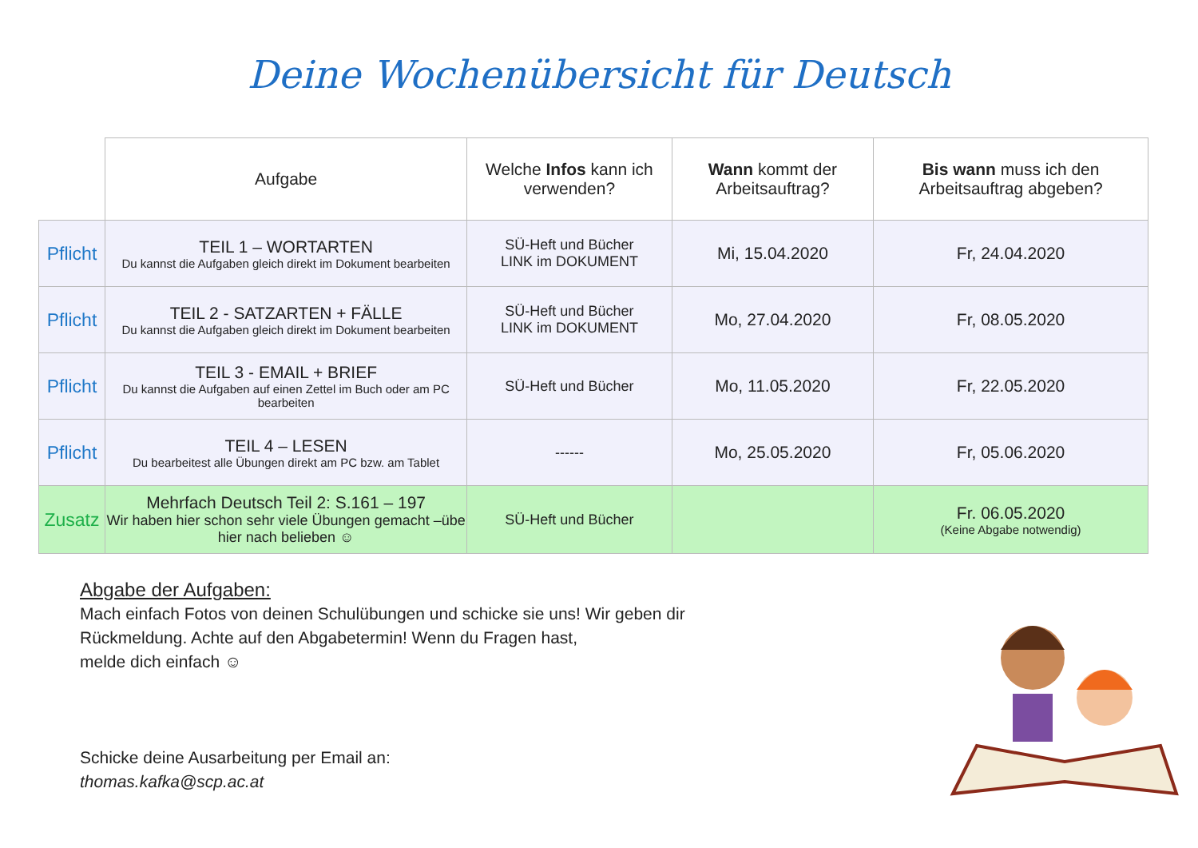Deine Wochenübersicht für Deutsch
| | Aufgabe | Welche Infos kann ich verwenden? | Wann kommt der Arbeitsauftrag? | Bis wann muss ich den Arbeitsauftrag abgeben? |
| --- | --- | --- | --- | --- |
| Pflicht | TEIL 1 – WORTARTEN Du kannst die Aufgaben gleich direkt im Dokument bearbeiten | SÜ-Heft und Bücher LINK im DOKUMENT | Mi, 15.04.2020 | Fr, 24.04.2020 |
| Pflicht | TEIL 2 - SATZARTEN + FÄLLE Du kannst die Aufgaben gleich direkt im Dokument bearbeiten | SÜ-Heft und Bücher LINK im DOKUMENT | Mo, 27.04.2020 | Fr, 08.05.2020 |
| Pflicht | TEIL 3 - EMAIL + BRIEF Du kannst die Aufgaben auf einen Zettel im Buch oder am PC bearbeiten | SÜ-Heft und Bücher | Mo, 11.05.2020 | Fr, 22.05.2020 |
| Pflicht | TEIL 4 – LESEN Du bearbeitest alle Übungen direkt am PC bzw. am Tablet | ------ | Mo, 25.05.2020 | Fr, 05.06.2020 |
| Zusatz | Mehrfach Deutsch Teil 2: S.161 – 197 Wir haben hier schon sehr viele Übungen gemacht –übe hier nach belieben ☺ | SÜ-Heft und Bücher | | Fr. 06.05.2020 (Keine Abgabe notwendig) |
Abgabe der Aufgaben:
Mach einfach Fotos von deinen Schulübungen und schicke sie uns! Wir geben dir Rückmeldung. Achte auf den Abgabetermin! Wenn du Fragen hast,
melde dich einfach ☺
Schicke deine Ausarbeitung per Email an:
thomas.kafka@scp.ac.at